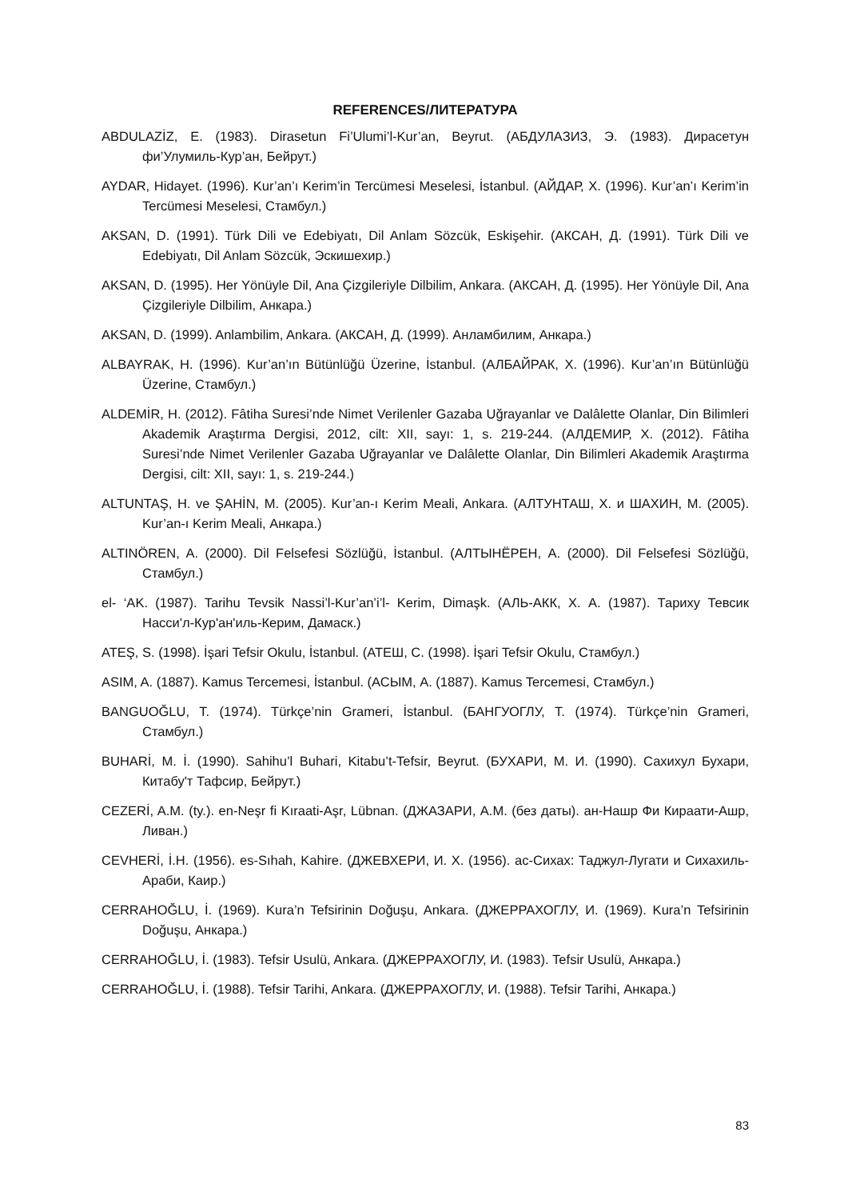REFERENCES/ЛИТЕРАТУРА
ABDULAZİZ, E. (1983). Dirasetun Fi’Ulumi’l-Kur’an, Beyrut. (АБДУЛАЗИЗ, Э. (1983). Дирасетун фи’Улумиль-Кур’ан, Бейрут.)
AYDAR, Hidayet. (1996). Kur’an’ı Kerim’in Tercümesi Meselesi, İstanbul. (АЙДАР, Х. (1996). Kur’an’ı Kerim’in Tercümesi Meselesi, Стамбул.)
AKSAN, D. (1991). Türk Dili ve Edebiyatı, Dil Anlam Sözcük, Eskişehir. (АКСАН, Д. (1991). Türk Dili ve Edebiyatı, Dil Anlam Sözcük, Эскишехир.)
AKSAN, D. (1995). Her Yönüyle Dil, Ana Çizgileriyle Dilbilim, Ankara. (АКСАН, Д. (1995). Her Yönüyle Dil, Ana Çizgileriyle Dilbilim, Анкара.)
AKSAN, D. (1999). Anlambilim, Ankara. (АКСАН, Д. (1999). Анламбилим, Анкара.)
ALBAYRAK, H. (1996). Kur’an’ın Bütünlüğü Üzerine, İstanbul. (АЛБАЙРАК, Х. (1996). Kur’an’ın Bütünlüğü Üzerine, Стамбул.)
ALDEMİR, H. (2012). Fâtiha Suresi’nde Nimet Verilenler Gazaba Uğrayanlar ve Dalâlette Olanlar, Din Bilimleri Akademik Araştırma Dergisi, 2012, cilt: XII, sayı: 1, s. 219-244. (АЛДЕМИР, Х. (2012). Fâtiha Suresi’nde Nimet Verilenler Gazaba Uğrayanlar ve Dalâlette Olanlar, Din Bilimleri Akademik Araştırma Dergisi, cilt: XII, sayı: 1, s. 219-244.)
ALTUNTAŞ, H. ve ŞAHİN, M. (2005). Kur’an-ı Kerim Meali, Ankara. (АЛТУНТАШ, Х. и ШАХИН, М. (2005). Kur’an-ı Kerim Meali, Анкара.)
ALTINÖREN, A. (2000). Dil Felsefesi Sözlüğü, İstanbul. (АЛТЫНЁРЕН, А. (2000). Dil Felsefesi Sözlüğü, Стамбул.)
el- ‘AK. (1987). Tarihu Tevsik Nassi’l-Kur’an’i’l- Kerim, Dimaşk. (АЛЬ-АКК, Х. А. (1987). Тариху Тевсик Насси'л-Кур'ан'иль-Керим, Дамаск.)
ATEŞ, S. (1998). İşari Tefsir Okulu, İstanbul. (АТЕШ, С. (1998). İşari Tefsir Okulu, Стамбул.)
ASIM, A. (1887). Kamus Tercemesi, İstanbul. (АСЫМ, А. (1887). Kamus Tercemesi, Стамбул.)
BANGUOĞLU, T. (1974). Türkçe’nin Grameri, İstanbul. (БАНГУОГЛУ, Т. (1974). Türkçe’nin Grameri, Стамбул.)
BUHARİ, M. İ. (1990). Sahihu’l Buhari, Kitabu’t-Tefsir, Beyrut. (БУХАРИ, М. И. (1990). Сахихул Бухари, Китабу'т Тафсир, Бейрут.)
CEZERİ, A.M. (ty.). en-Neşr fi Kıraati-Aşr, Lübnan. (ДЖАЗАРИ, А.М. (без даты). ан-Нашр Фи Кираати-Ашр, Ливан.)
CEVHERİ, İ.H. (1956). es-Sıhah, Kahire. (ДЖЕВХЕРИ, И. Х. (1956). ас-Сихах: Таджул-Лугати и Сихахиль-Араби, Каир.)
CERRAHOĞLU, İ. (1969). Kura’n Tefsirinin Doğuşu, Ankara. (ДЖЕРРАХОГЛУ, И. (1969). Kura’n Tefsirinin Doğuşu, Анкара.)
CERRAHOĞLU, İ. (1983). Tefsir Usulü, Ankara. (ДЖЕРРАХОГЛУ, И. (1983). Tefsir Usulü, Анкара.)
CERRAHOĞLU, İ. (1988). Tefsir Tarihi, Ankara. (ДЖЕРРАХОГЛУ, И. (1988). Tefsir Tarihi, Анкара.)
83